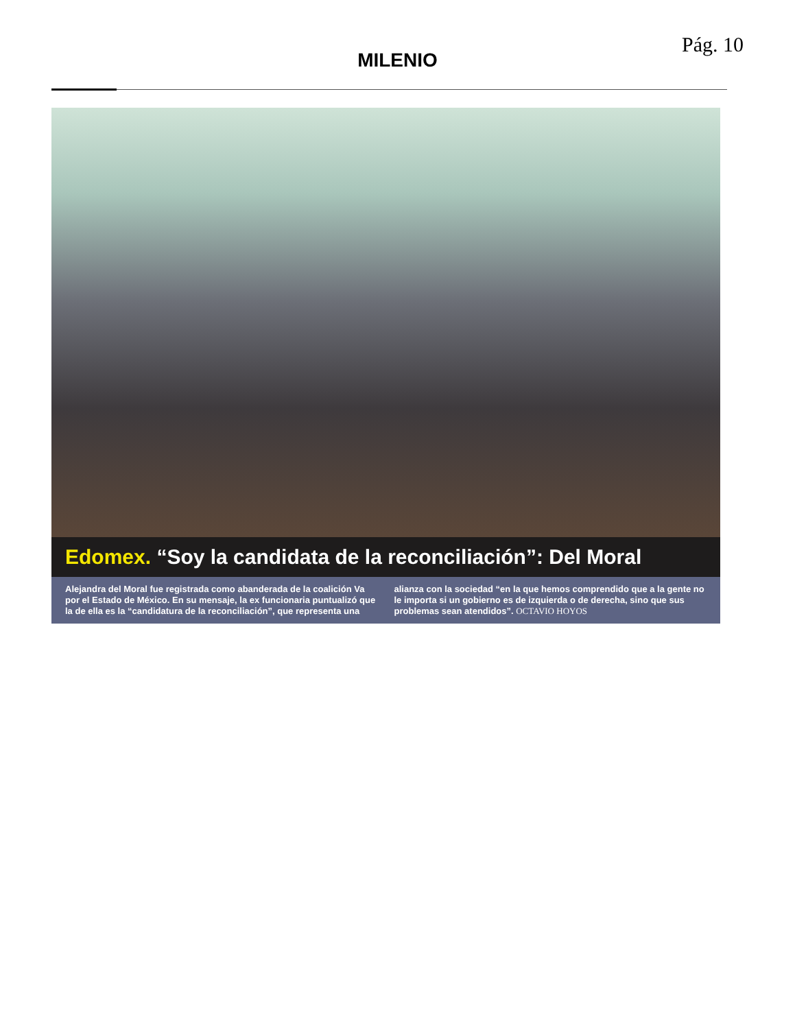Pág. 10
MILENIO
Edomex. “Soy la candidata de la reconciliación”: Del Moral
Alejandra del Moral fue registrada como abanderada de la coalición Va por el Estado de México. En su mensaje, la ex funcionaria puntualizó que la de ella es la “candidatura de la reconciliación”, que representa una alianza con la sociedad “en la que hemos comprendido que a la gente no le importa si un gobierno es de izquierda o de derecha, sino que sus problemas sean atendidos”. OCTAVIO HOYOS